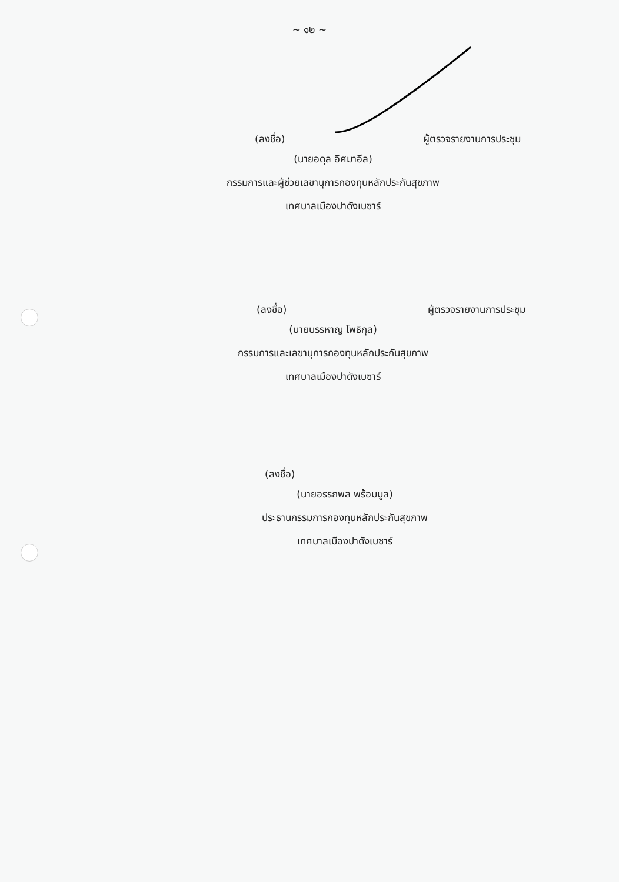~ ๑๒ ~
(ลงชื่อ) ผู้ตรวจรายงานการประชุม
(นายอดุล อิศมาอีล)
กรรมการและผู้ช่วยเลขานุการกองทุนหลักประกันสุขภาพ
เทศบาลเมืองปาดังเบซาร์
(ลงชื่อ) ผู้ตรวจรายงานการประชุม
(นายบรรหาญ โพธิกุล)
กรรมการและเลขานุการกองทุนหลักประกันสุขภาพ
เทศบาลเมืองปาดังเบซาร์
(ลงชื่อ)
(นายอรรถพล พร้อมมูล)
ประธานกรรมการกองทุนหลักประกันสุขภาพ
เทศบาลเมืองปาดังเบซาร์